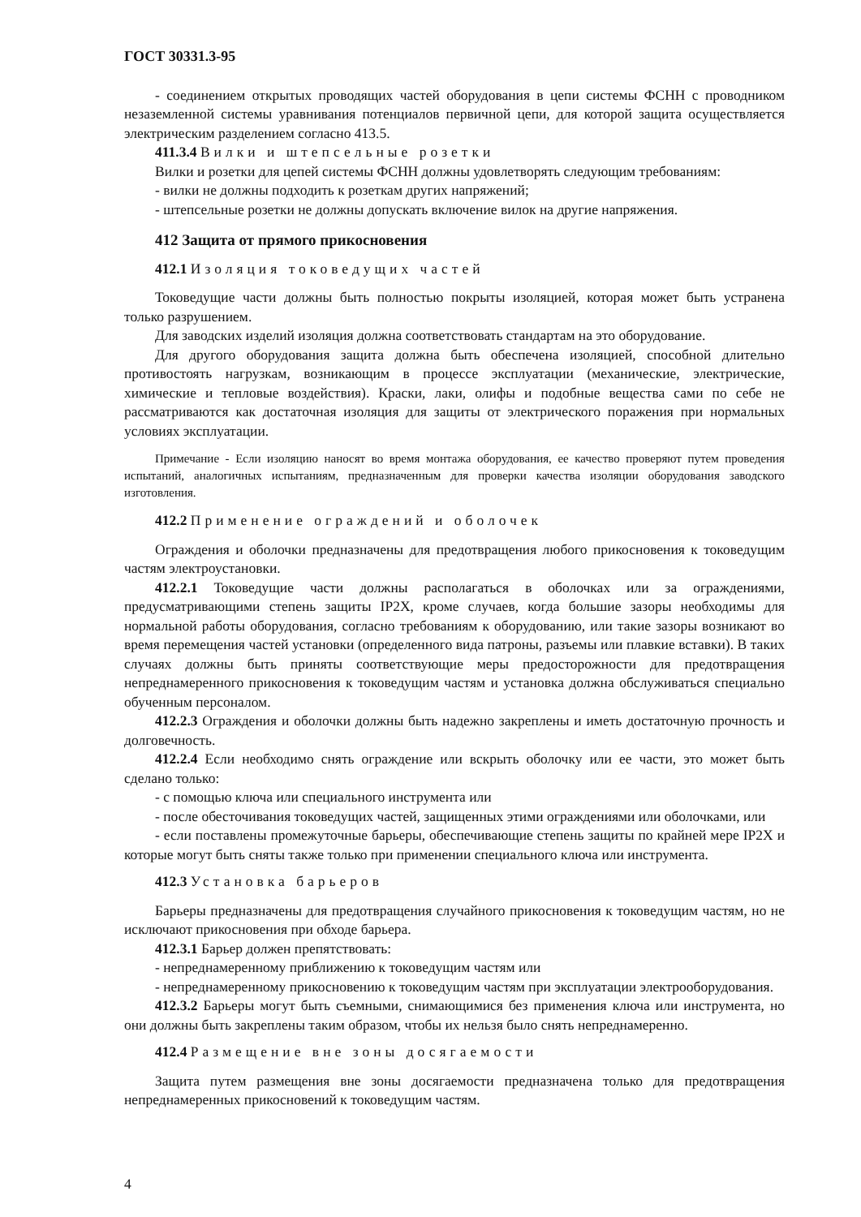ГОСТ 30331.3-95
- соединением открытых проводящих частей оборудования в цепи системы ФСНН с проводником незаземленной системы уравнивания потенциалов первичной цепи, для которой защита осуществляется электрическим разделением согласно 413.5.
411.3.4 Вилки и штепсельные розетки
Вилки и розетки для цепей системы ФСНН должны удовлетворять следующим требованиям:
- вилки не должны подходить к розеткам других напряжений;
- штепсельные розетки не должны допускать включение вилок на другие напряжения.
412 Защита от прямого прикосновения
412.1 Изоляция токоведущих частей
Токоведущие части должны быть полностью покрыты изоляцией, которая может быть устранена только разрушением.
Для заводских изделий изоляция должна соответствовать стандартам на это оборудование.
Для другого оборудования защита должна быть обеспечена изоляцией, способной длительно противостоять нагрузкам, возникающим в процессе эксплуатации (механические, электрические, химические и тепловые воздействия). Краски, лаки, олифы и подобные вещества сами по себе не рассматриваются как достаточная изоляция для защиты от электрического поражения при нормальных условиях эксплуатации.
Примечание - Если изоляцию наносят во время монтажа оборудования, ее качество проверяют путем проведения испытаний, аналогичных испытаниям, предназначенным для проверки качества изоляции оборудования заводского изготовления.
412.2 Применение ограждений и оболочек
Ограждения и оболочки предназначены для предотвращения любого прикосновения к токоведущим частям электроустановки.
412.2.1 Токоведущие части должны располагаться в оболочках или за ограждениями, предусматривающими степень защиты IP2X, кроме случаев, когда большие зазоры необходимы для нормальной работы оборудования, согласно требованиям к оборудованию, или такие зазоры возникают во время перемещения частей установки (определенного вида патроны, разъемы или плавкие вставки). В таких случаях должны быть приняты соответствующие меры предосторожности для предотвращения непреднамеренного прикосновения к токоведущим частям и установка должна обслуживаться специально обученным персоналом.
412.2.3 Ограждения и оболочки должны быть надежно закреплены и иметь достаточную прочность и долговечность.
412.2.4 Если необходимо снять ограждение или вскрыть оболочку или ее части, это может быть сделано только:
- с помощью ключа или специального инструмента или
- после обесточивания токоведущих частей, защищенных этими ограждениями или оболочками, или
- если поставлены промежуточные барьеры, обеспечивающие степень защиты по крайней мере IP2X и которые могут быть сняты также только при применении специального ключа или инструмента.
412.3 Установка барьеров
Барьеры предназначены для предотвращения случайного прикосновения к токоведущим частям, но не исключают прикосновения при обходе барьера.
412.3.1 Барьер должен препятствовать:
- непреднамеренному приближению к токоведущим частям или
- непреднамеренному прикосновению к токоведущим частям при эксплуатации электрооборудования.
412.3.2 Барьеры могут быть съемными, снимающимися без применения ключа или инструмента, но они должны быть закреплены таким образом, чтобы их нельзя было снять непреднамеренно.
412.4 Размещение вне зоны досягаемости
Защита путем размещения вне зоны досягаемости предназначена только для предотвращения непреднамеренных прикосновений к токоведущим частям.
4